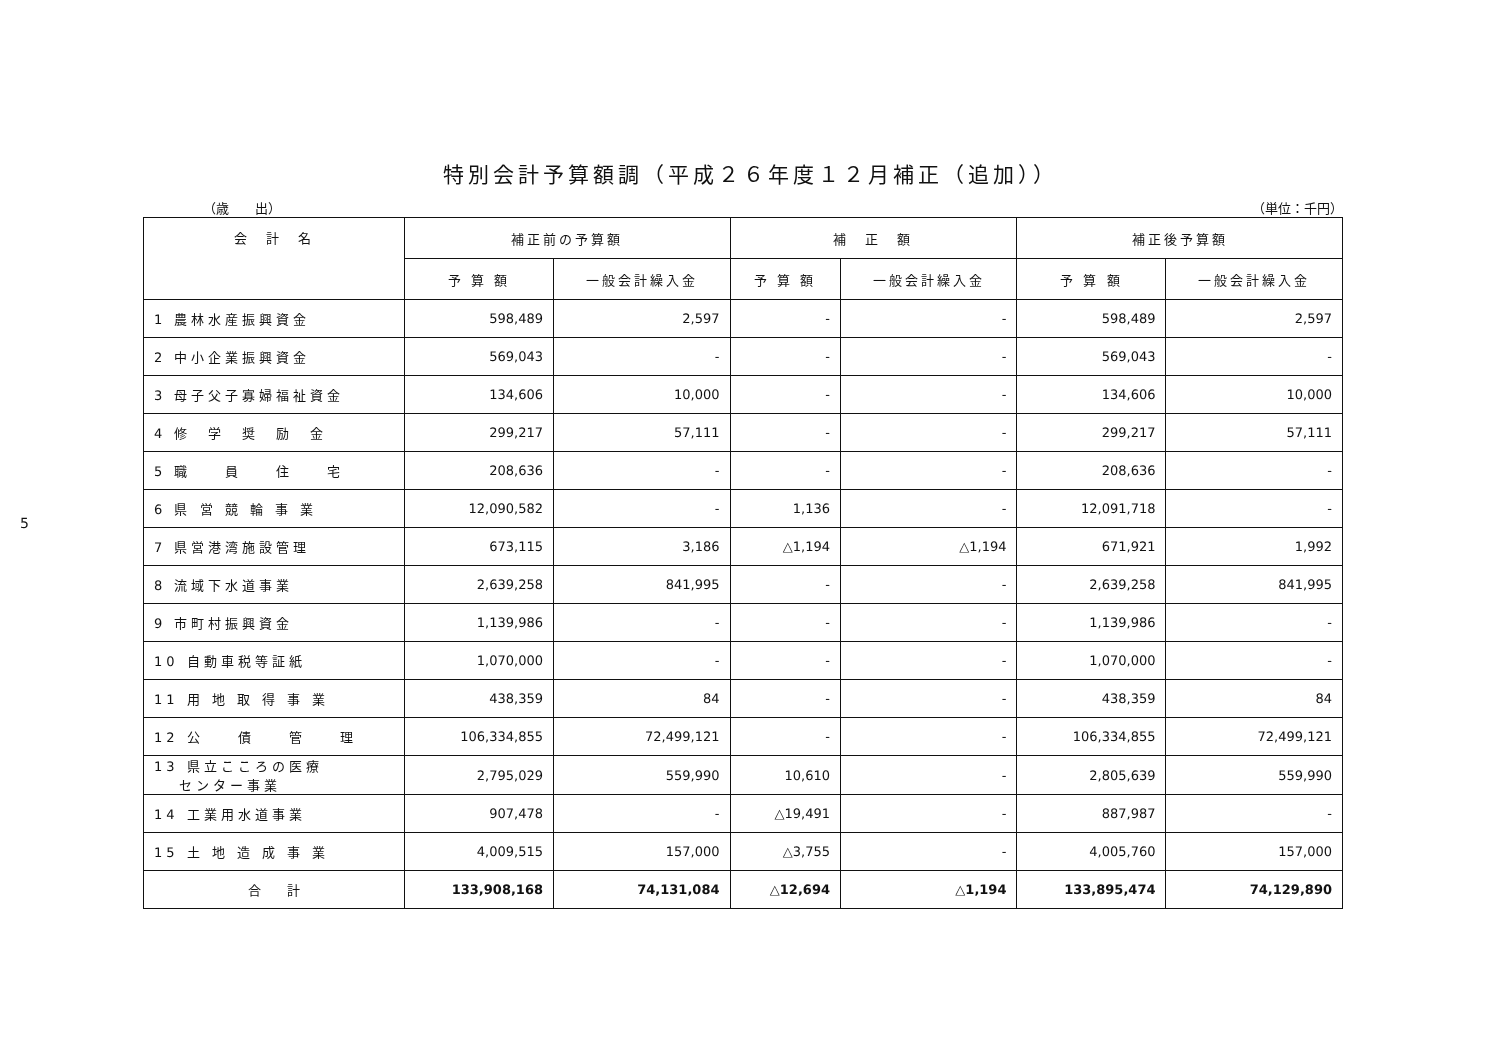5
特別会計予算額調（平成２６年度１２月補正（追加））
（歳　　出） （単位：千円）
| 会 計 名 | 補正前の予算額 | | 補 正 額 | | 補正後予算額 | |
| --- | --- | --- | --- | --- | --- | --- |
| | 予 算 額 | 一般会計繰入金 | 予 算 額 | 一般会計繰入金 | 予 算 額 | 一般会計繰入金 |
| 1 農林水産振興資金 | 598,489 | 2,597 | - | - | 598,489 | 2,597 |
| 2 中小企業振興資金 | 569,043 | - | - | - | 569,043 | - |
| 3 母子父子寡婦福祉資金 | 134,606 | 10,000 | - | - | 134,606 | 10,000 |
| 4 修 学 奨 励 金 | 299,217 | 57,111 | - | - | 299,217 | 57,111 |
| 5 職 員 住 宅 | 208,636 | - | - | - | 208,636 | - |
| 6 県 営 競 輪 事 業 | 12,090,582 | - | 1,136 | - | 12,091,718 | - |
| 7 県営港湾施設管理 | 673,115 | 3,186 | △1,194 | △1,194 | 671,921 | 1,992 |
| 8 流域下水道事業 | 2,639,258 | 841,995 | - | - | 2,639,258 | 841,995 |
| 9 市町村振興資金 | 1,139,986 | - | - | - | 1,139,986 | - |
| 10 自動車税等証紙 | 1,070,000 | - | - | - | 1,070,000 | - |
| 11 用 地 取 得 事 業 | 438,359 | 84 | - | - | 438,359 | 84 |
| 12 公 債 管 理 | 106,334,855 | 72,499,121 | - | - | 106,334,855 | 72,499,121 |
| 13 県立こころの医療 センター事業 | 2,795,029 | 559,990 | 10,610 | - | 2,805,639 | 559,990 |
| 14 工業用水道事業 | 907,478 | - | △19,491 | - | 887,987 | - |
| 15 土 地 造 成 事 業 | 4,009,515 | 157,000 | △3,755 | - | 4,005,760 | 157,000 |
| 合 計 | 133,908,168 | 74,131,084 | △12,694 | △1,194 | 133,895,474 | 74,129,890 |